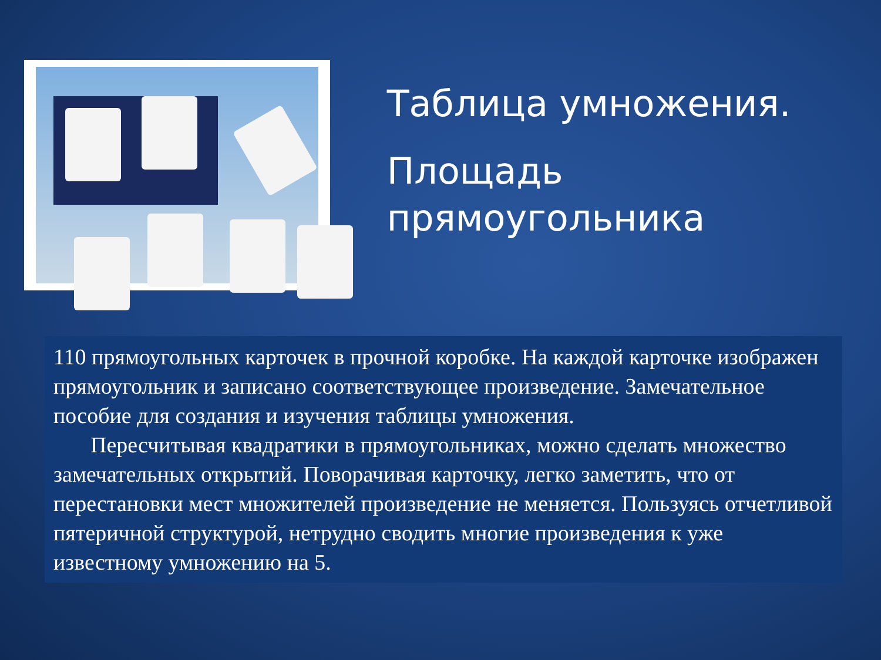Таблица умножения.
Площадь прямоугольника
110 прямоугольных карточек в прочной коробке. На каждой карточке изображен прямоугольник и записано соответствующее произведение. Замечательное пособие для создания и изучения таблицы умножения.
Пересчитывая квадратики в прямоугольниках, можно сделать множество замечательных открытий. Поворачивая карточку, легко заметить, что от перестановки мест множителей произведение не меняется. Пользуясь отчетливой пятеричной структурой, нетрудно сводить многие произведения к уже известному умножению на 5.